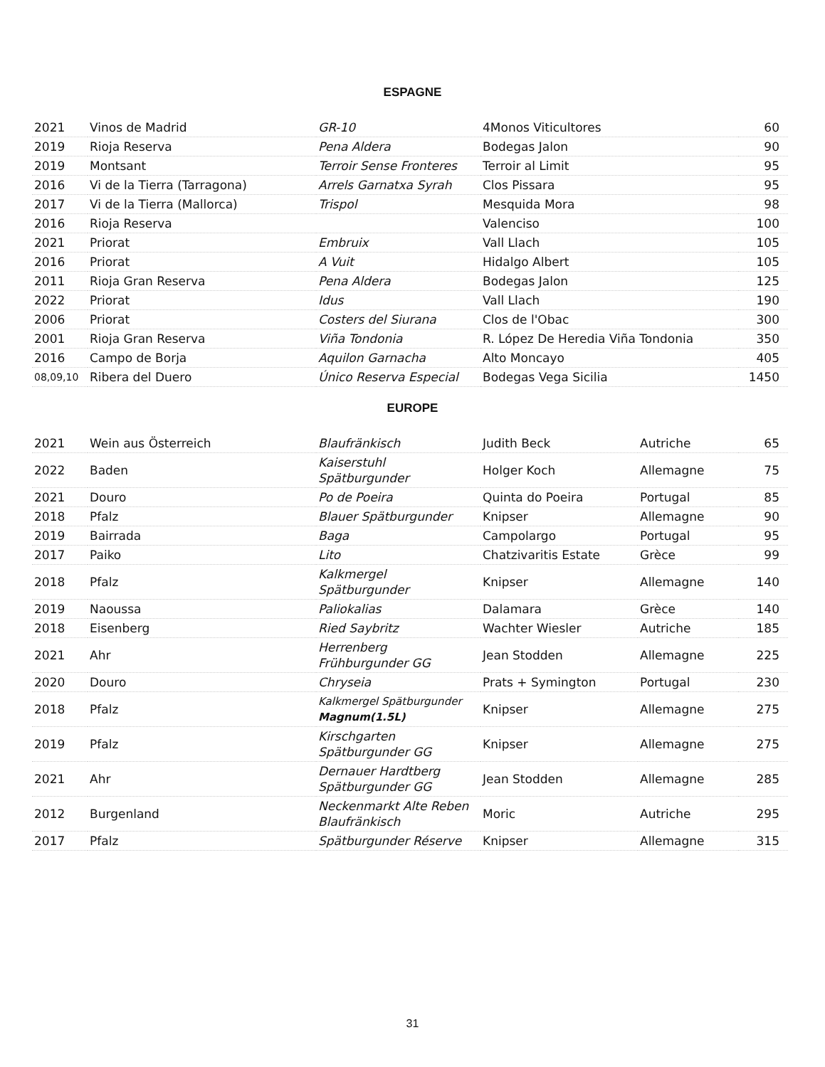ESPAGNE
| 2021 | Vinos de Madrid | GR-10 | 4Monos Viticultores | 60 |
| 2019 | Rioja Reserva | Pena Aldera | Bodegas Jalon | 90 |
| 2019 | Montsant | Terroir Sense Fronteres | Terroir al Limit | 95 |
| 2016 | Vi de la Tierra (Tarragona) | Arrels Garnatxa Syrah | Clos Pissara | 95 |
| 2017 | Vi de la Tierra (Mallorca) | Trispol | Mesquida Mora | 98 |
| 2016 | Rioja Reserva | | Valenciso | 100 |
| 2021 | Priorat | Embruix | Vall Llach | 105 |
| 2016 | Priorat | A Vuit | Hidalgo Albert | 105 |
| 2011 | Rioja Gran Reserva | Pena Aldera | Bodegas Jalon | 125 |
| 2022 | Priorat | Idus | Vall Llach | 190 |
| 2006 | Priorat | Costers del Siurana | Clos de l'Obac | 300 |
| 2001 | Rioja Gran Reserva | Viña Tondonia | R. López De Heredia Viña Tondonia | 350 |
| 2016 | Campo de Borja | Aquilon Garnacha | Alto Moncayo | 405 |
| 08,09,10 | Ribera del Duero | Único Reserva Especial | Bodegas Vega Sicilia | 1450 |
EUROPE
| 2021 | Wein aus Österreich | Blaufränkisch | Judith Beck | Autriche | 65 |
| 2022 | Baden | Kaiserstuhl Spätburgunder | Holger Koch | Allemagne | 75 |
| 2021 | Douro | Po de Poeira | Quinta do Poeira | Portugal | 85 |
| 2018 | Pfalz | Blauer Spätburgunder | Knipser | Allemagne | 90 |
| 2019 | Bairrada | Baga | Campolargo | Portugal | 95 |
| 2017 | Paiko | Lito | Chatzivaritis Estate | Grèce | 99 |
| 2018 | Pfalz | Kalkmergel Spätburgunder | Knipser | Allemagne | 140 |
| 2019 | Naoussa | Paliokalias | Dalamara | Grèce | 140 |
| 2018 | Eisenberg | Ried Saybritz | Wachter Wiesler | Autriche | 185 |
| 2021 | Ahr | Herrenberg Frühburgunder GG | Jean Stodden | Allemagne | 225 |
| 2020 | Douro | Chryseia | Prats + Symington | Portugal | 230 |
| 2018 | Pfalz | Kalkmergel Spätburgunder Magnum(1.5L) | Knipser | Allemagne | 275 |
| 2019 | Pfalz | Kirschgarten Spätburgunder GG | Knipser | Allemagne | 275 |
| 2021 | Ahr | Dernauer Hardtberg Spätburgunder GG | Jean Stodden | Allemagne | 285 |
| 2012 | Burgenland | Neckenmarkt Alte Reben Blaufränkisch | Moric | Autriche | 295 |
| 2017 | Pfalz | Spätburgunder Réserve | Knipser | Allemagne | 315 |
31